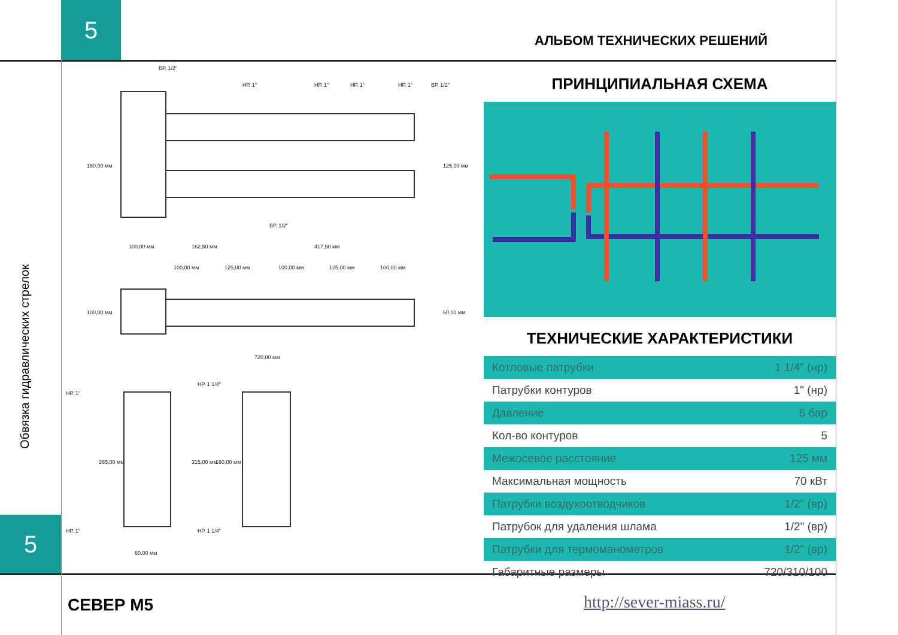5
АЛЬБОМ ТЕХНИЧЕСКИХ РЕШЕНИЙ
Обвязка гидравлических стрелок
5
ВР. 1/2"
НР. 1"
НР. 1"
НР. 1"
НР. 1"
ВР. 1/2"
ВР. 1/2"
100,00 мм
162,50 мм
417,50 мм
100,00 мм
125,00 мм
100,00 мм
125,00 мм
100,00 мм
160,00 мм
125,00 мм
100,00 мм
60,00 мм
720,00 мм
НР. 1"
НР. 1 1/4"
НР. 1"
НР. 1 1/4"
265,00 мм
315,00 мм
160,00 мм
60,00 мм
ПРИНЦИПИАЛЬНАЯ СХЕМА
ТЕХНИЧЕСКИЕ ХАРАКТЕРИСТИКИ
| Котловые патрубки | 1 1/4" (нр) |
| Патрубки контуров | 1" (нр) |
| Давление | 6 бар |
| Кол-во контуров | 5 |
| Межосевое расстояние | 125 мм |
| Максимальная мощность | 70 кВт |
| Патрубки воздухоотводчиков | 1/2" (вр) |
| Патрубок для удаления шлама | 1/2" (вр) |
| Патрубки для термоманометров | 1/2" (вр) |
| Габаритные размеры | 720/310/100 |
СЕВЕР М5 http://sever-miass.ru/